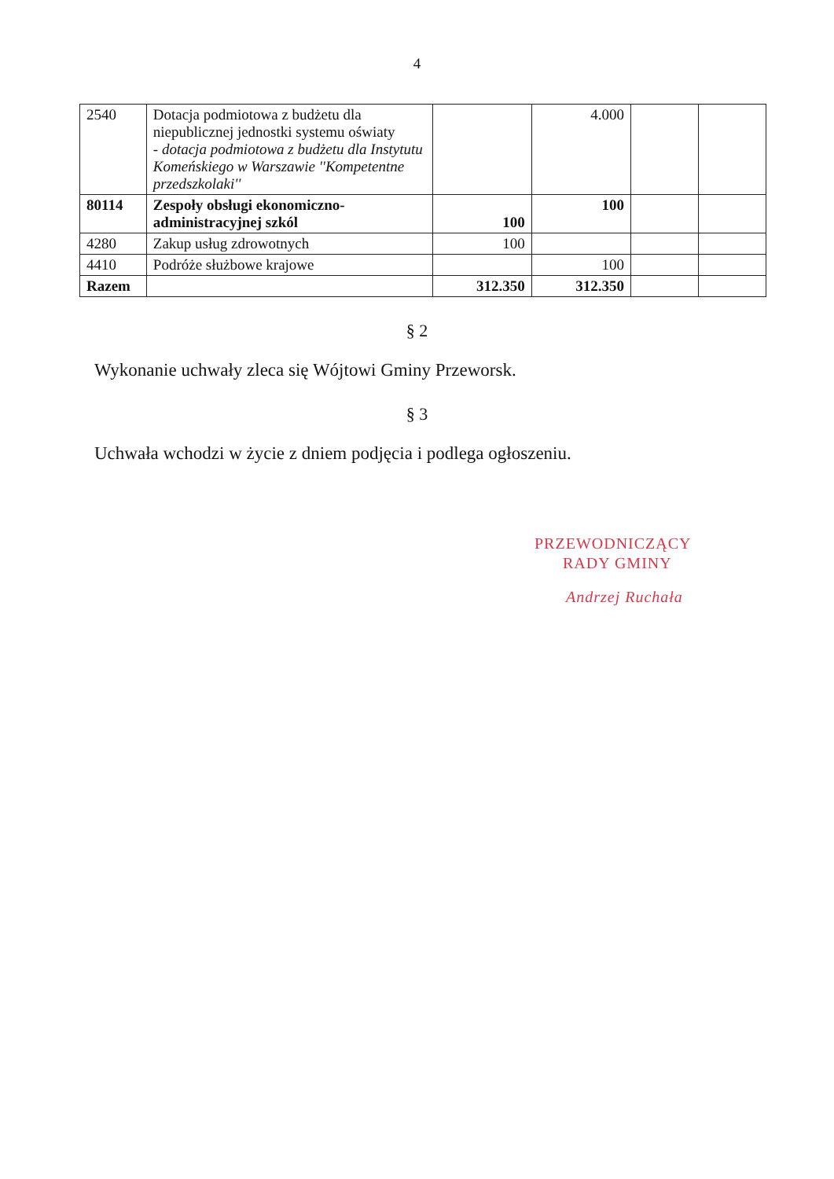4
| 2540 | Dotacja podmiotowa z budżetu dla niepublicznej jednostki systemu oświaty - dotacja podmiotowa z budżetu dla Instytutu Komeńskiego w Warszawie ''Kompetentne przedszkolaki'' | | 4.000 | | |
| 80114 | Zespoły obsługi ekonomiczno-administracyjnej szkól | 100 | 100 | | |
| 4280 | Zakup usług zdrowotnych | 100 | | | |
| 4410 | Podróże służbowe krajowe | | 100 | | |
| Razem | | 312.350 | 312.350 | | |
§ 2
Wykonanie uchwały zleca się Wójtowi Gminy Przeworsk.
§ 3
Uchwała wchodzi w życie z dniem podjęcia i podlega ogłoszeniu.
PRZEWODNICZĄCY
RADY GMINY
Andrzej Ruchała